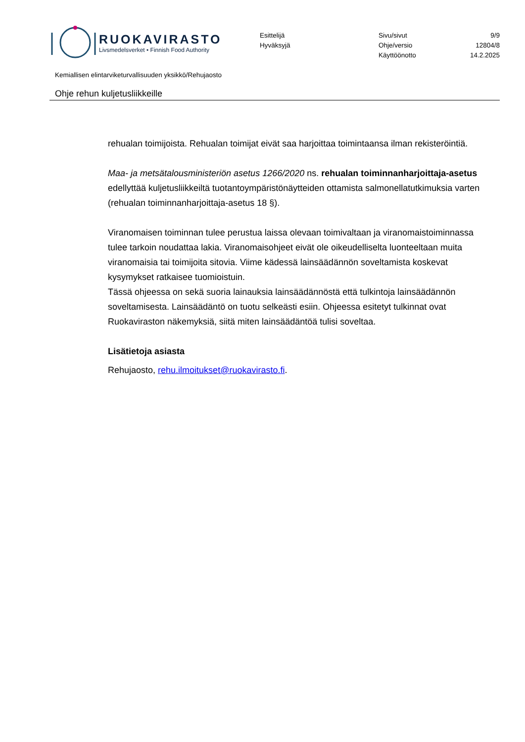RUOKAVIRASTO
Livsmedelsverket • Finnish Food Authority
Esittelijä
Hyväksyjä
Sivu/sivut 9/9
Ohje/versio 12804/8
Käyttöönotto 14.2.2025
Kemiallisen elintarviketurvallisuuden yksikkö/Rehujaosto
Ohje rehun kuljetusliikkeille
rehualan toimijoista. Rehualan toimijat eivät saa harjoittaa toimintaansa ilman rekisteröintiä.
Maa- ja metsätalousministeriön asetus 1266/2020 ns. rehualan toiminnanharjoittaja-asetus edellyttää kuljetusliikkeiltä tuotantoympäristönäytteiden ottamista salmonellatutkimuksia varten (rehualan toiminnanharjoittaja-asetus 18 §).
Viranomaisen toiminnan tulee perustua laissa olevaan toimivaltaan ja viranomaistoiminnassa tulee tarkoin noudattaa lakia. Viranomaisohjeet eivät ole oikeudelliselta luonteeltaan muita viranomaisia tai toimijoita sitovia. Viime kädessä lainsäädännön soveltamista koskevat kysymykset ratkaisee tuomioistuin.
Tässä ohjeessa on sekä suoria lainauksia lainsäädännöstä että tulkintoja lainsäädännön soveltamisesta. Lainsäädäntö on tuotu selkeästi esiin. Ohjeessa esitetyt tulkinnat ovat Ruokaviraston näkemyksiä, siitä miten lainsäädäntöä tulisi soveltaa.
Lisätietoja asiasta
Rehujaosto, rehu.ilmoitukset@ruokavirasto.fi.